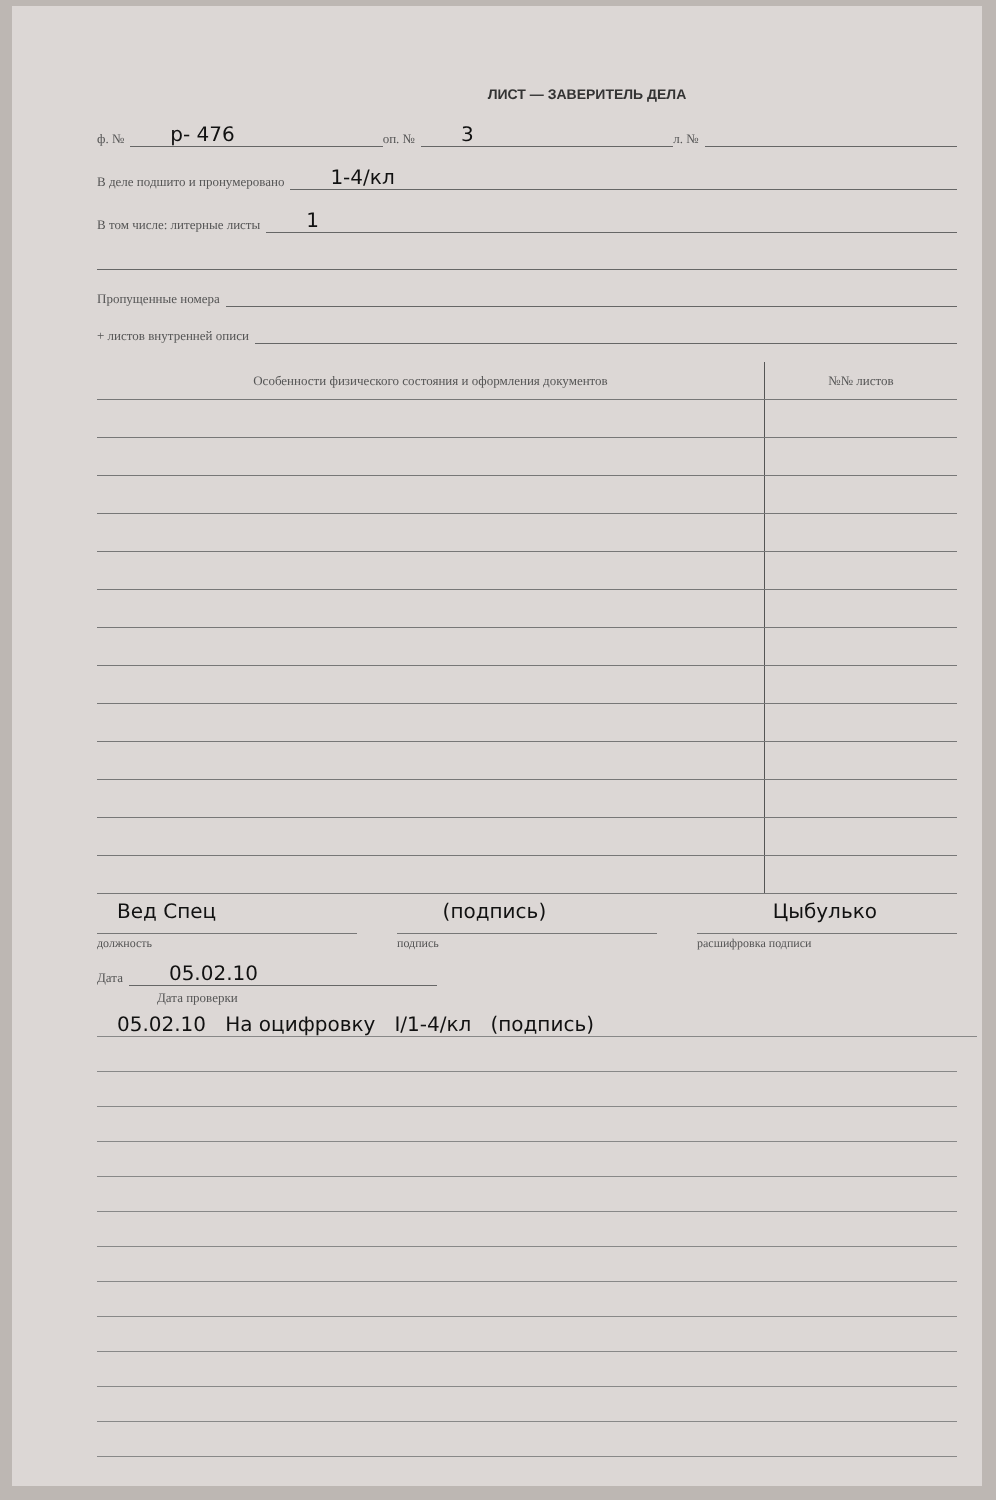ЛИСТ — ЗАВЕРИТЕЛЬ ДЕЛА
ф. № р- 476 оп. № 3 л. №
В деле подшито и пронумеровано 1-4/кл
В том числе: литерные листы 1
Пропущенные номера
+ листов внутренней описи
| Особенности физического состояния и оформления документов | №№ листов |
| --- | --- |
Вед Спец (подпись) Цыбулько
должность подпись расшифровка подписи
Дата 05.02.10
Дата проверки
05.02.10 На оцифровку I/1-4/кл (подпись)